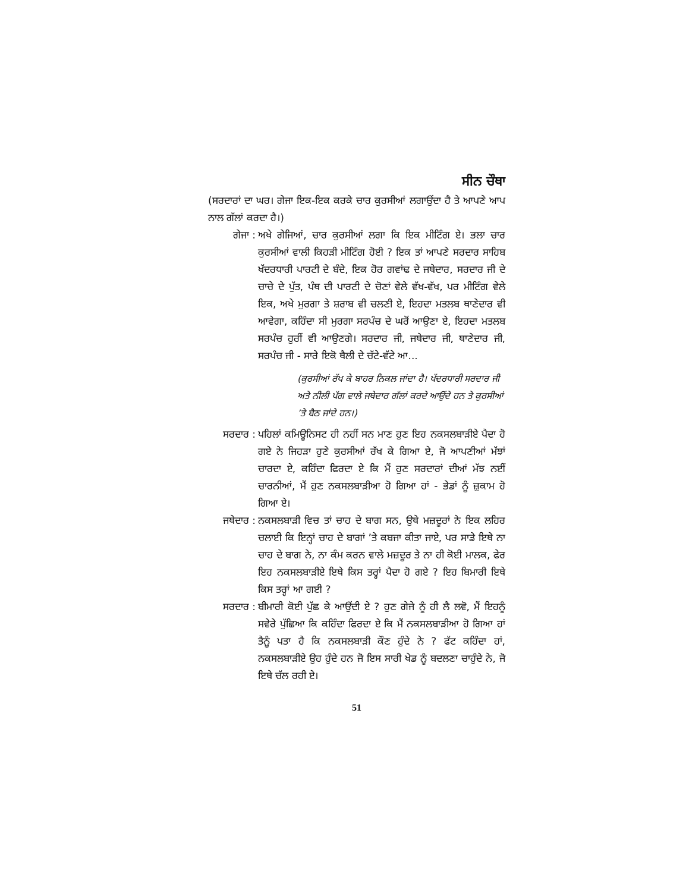ਸੀਨ ਚੌਥਾ
(ਸਰਦਾਰਾਂ ਦਾ ਘਰ। ਗੇਜਾ ਇਕ-ਇਕ ਕਰਕੇ ਚਾਰ ਕੁਰਸੀਆਂ ਲਗਾਉਂਦਾ ਹੈ ਤੇ ਆਪਣੇ ਆਪ ਨਾਲ ਗੱਲਾਂ ਕਰਦਾ ਹੈ।)
ਗੇਜਾ : ਅਖੇ ਗੇਜਿਆਂ, ਚਾਰ ਕੁਰਸੀਆਂ ਲਗਾ ਕਿ ਇਕ ਮੀਟਿੰਗ ਏ। ਭਲਾ ਚਾਰ ਕੁਰਸੀਆਂ ਵਾਲੀ ਕਿਹੜੀ ਮੀਟਿੰਗ ਹੋਈ ? ਇਕ ਤਾਂ ਆਪਣੇ ਸਰਦਾਰ ਸਾਹਿਬ ਖੱਦਰਧਾਰੀ ਪਾਰਟੀ ਦੇ ਬੰਦੇ, ਇਕ ਹੋਰ ਗਵਾਂਢ ਦੇ ਜਥੇਦਾਰ, ਸਰਦਾਰ ਜੀ ਦੇ ਚਾਚੇ ਦੇ ਪੁੱਤ, ਪੰਥ ਦੀ ਪਾਰਟੀ ਦੇ ਚੋਣਾਂ ਵੇਲੇ ਵੱਖ-ਵੱਖ, ਪਰ ਮੀਟਿੰਗ ਵੇਲੇ ਇਕ, ਅਖੇ ਮੁਰਗਾ ਤੇ ਸ਼ਰਾਬ ਵੀ ਚਲਣੀ ਏ, ਇਹਦਾ ਮਤਲਬ ਥਾਣੇਦਾਰ ਵੀ ਆਵੇਗਾ, ਕਹਿੰਦਾ ਸੀ ਮੁਰਗਾ ਸਰਪੰਚ ਦੇ ਘਰੋਂ ਆਉਣਾ ਏ, ਇਹਦਾ ਮਤਲਬ ਸਰਪੰਚ ਹੁਰੀਂ ਵੀ ਆਉਣਗੇ। ਸਰਦਾਰ ਜੀ, ਜਥੇਦਾਰ ਜੀ, ਥਾਣੇਦਾਰ ਜੀ, ਸਰਪੰਚ ਜੀ - ਸਾਰੇ ਇਕੋ ਥੈਲੀ ਦੇ ਚੱਟੇ-ਵੱਟੇ ਆ...
(ਕੁਰਸੀਆਂ ਰੱਖ ਕੇ ਬਾਹਰ ਨਿਕਲ ਜਾਂਦਾ ਹੈ। ਖੱਦਰਧਾਰੀ ਸਰਦਾਰ ਜੀ ਅਤੇ ਨੀਲੀ ਪੱਗ ਵਾਲੇ ਜਥੇਦਾਰ ਗੱਲਾਂ ਕਰਦੇ ਆਉਂਦੇ ਹਨ ਤੇ ਕੁਰਸੀਆਂ ’ਤੇ ਬੈਠ ਜਾਂਦੇ ਹਨ।)
ਸਰਦਾਰ : ਪਹਿਲਾਂ ਕਮਿਊਨਿਸਟ ਹੀ ਨਹੀਂ ਸਨ ਮਾਣ ਹੁਣ ਇਹ ਨਕਸਲਬਾੜੀਏ ਪੈਦਾ ਹੋ ਗਏ ਨੇ ਜਿਹੜਾ ਹੁਣੇ ਕੁਰਸੀਆਂ ਰੱਖ ਕੇ ਗਿਆ ਏ, ਜੋ ਆਪਣੀਆਂ ਮੱਝਾਂ ਚਾਰਦਾ ਏ, ਕਹਿੰਦਾ ਫਿਰਦਾ ਏ ਕਿ ਮੈਂ ਹੁਣ ਸਰਦਾਰਾਂ ਦੀਆਂ ਮੱਝ ਨਈਂ ਚਾਰਨੀਆਂ, ਮੈਂ ਹੁਣ ਨਕਸਲਬਾੜੀਆ ਹੋ ਗਿਆ ਹਾਂ - ਭੇਡਾਂ ਨੂੰ ਜ਼ੁਕਾਮ ਹੋ ਗਿਆ ਏ।
ਜਥੇਦਾਰ : ਨਕਸਲਬਾੜੀ ਵਿਚ ਤਾਂ ਚਾਹ ਦੇ ਬਾਗ ਸਨ, ਉਥੇ ਮਜ਼ਦੂਰਾਂ ਨੇ ਇਕ ਲਹਿਰ ਚਲਾਈ ਕਿ ਇਨ੍ਹਾਂ ਚਾਹ ਦੇ ਬਾਗਾਂ ’ਤੇ ਕਬਜਾ ਕੀਤਾ ਜਾਏ, ਪਰ ਸਾਡੇ ਇਥੇ ਨਾ ਚਾਹ ਦੇ ਬਾਗ ਨੇ, ਨਾ ਕੰਮ ਕਰਨ ਵਾਲੇ ਮਜ਼ਦੂਰ ਤੇ ਨਾ ਹੀ ਕੋਈ ਮਾਲਕ, ਫੇਰ ਇਹ ਨਕਸਲਬਾੜੀਏ ਇਥੇ ਕਿਸ ਤਰ੍ਹਾਂ ਪੈਦਾ ਹੋ ਗਏ ? ਇਹ ਬਿਮਾਰੀ ਇਥੇ ਕਿਸ ਤਰ੍ਹਾਂ ਆ ਗਈ ?
ਸਰਦਾਰ : ਬੀਮਾਰੀ ਕੋਈ ਪੁੱਛ ਕੇ ਆਉਂਦੀ ਏ ? ਹੁਣ ਗੇਜੇ ਨੂੰ ਹੀ ਲੈ ਲਵੋ, ਮੈਂ ਇਹਨੂੰ ਸਵੇਰੇ ਪੁੱਛਿਆ ਕਿ ਕਹਿੰਦਾ ਫਿਰਦਾ ਏ ਕਿ ਮੈਂ ਨਕਸਲਬਾੜੀਆ ਹੋ ਗਿਆ ਹਾਂ ਤੈਨੂੰ ਪਤਾ ਹੈ ਕਿ ਨਕਸਲਬਾੜੀ ਕੌਣ ਹੁੰਦੇ ਨੇ ? ਫੱਟ ਕਹਿੰਦਾ ਹਾਂ, ਨਕਸਲਬਾੜੀਏ ਉਹ ਹੁੰਦੇ ਹਨ ਜੋ ਇਸ ਸਾਰੀ ਖੇਡ ਨੂੰ ਬਦਲਣਾ ਚਾਹੁੰਦੇ ਨੇ, ਜੋ ਇਥੇ ਚੱਲ ਰਹੀ ਏ।
51